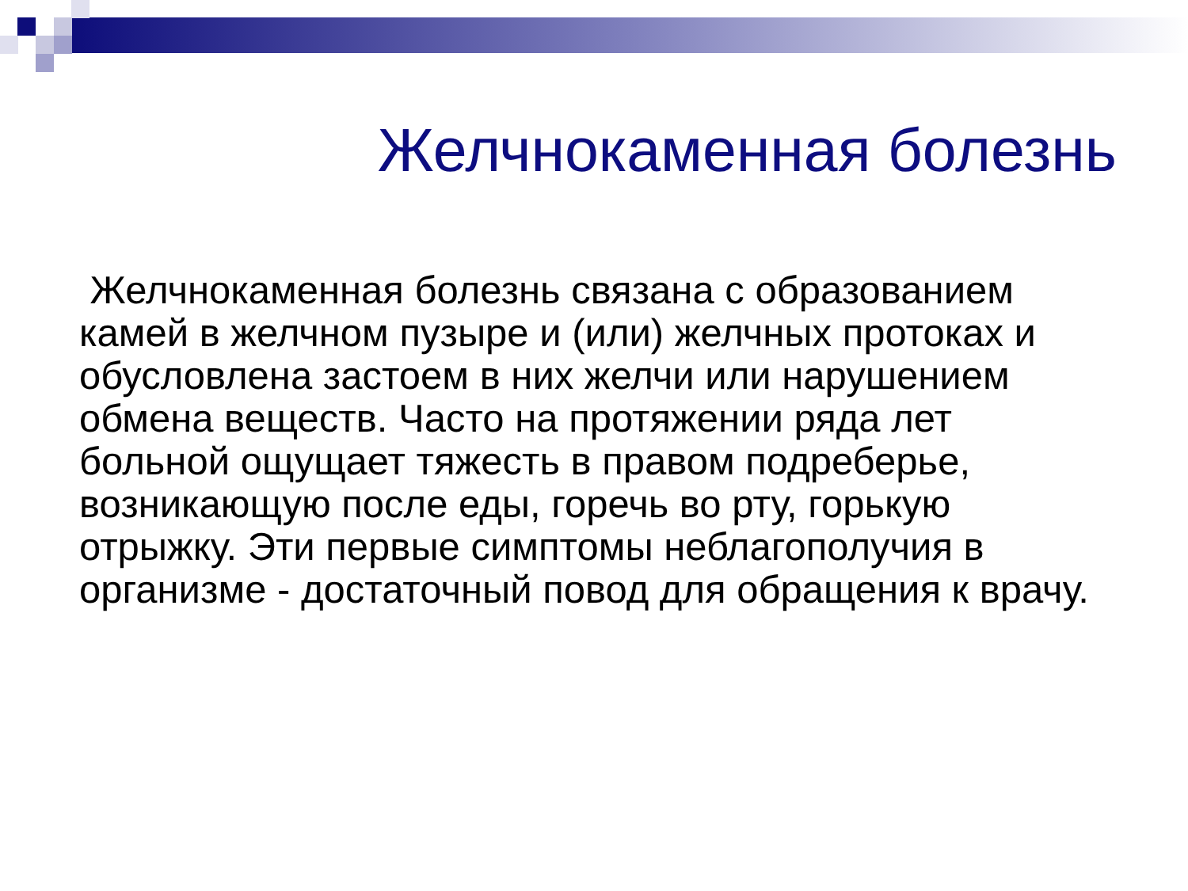Желчнокаменная болезнь
Желчнокаменная болезнь связана с образованием камей в желчном пузыре и (или) желчных протоках и обусловлена застоем в них желчи или нарушением обмена веществ. Часто на протяжении ряда лет больной ощущает тяжесть в правом подреберье, возникающую после еды, горечь во рту, горькую отрыжку. Эти первые симптомы неблагополучия в организме - достаточный повод для обращения к врачу.